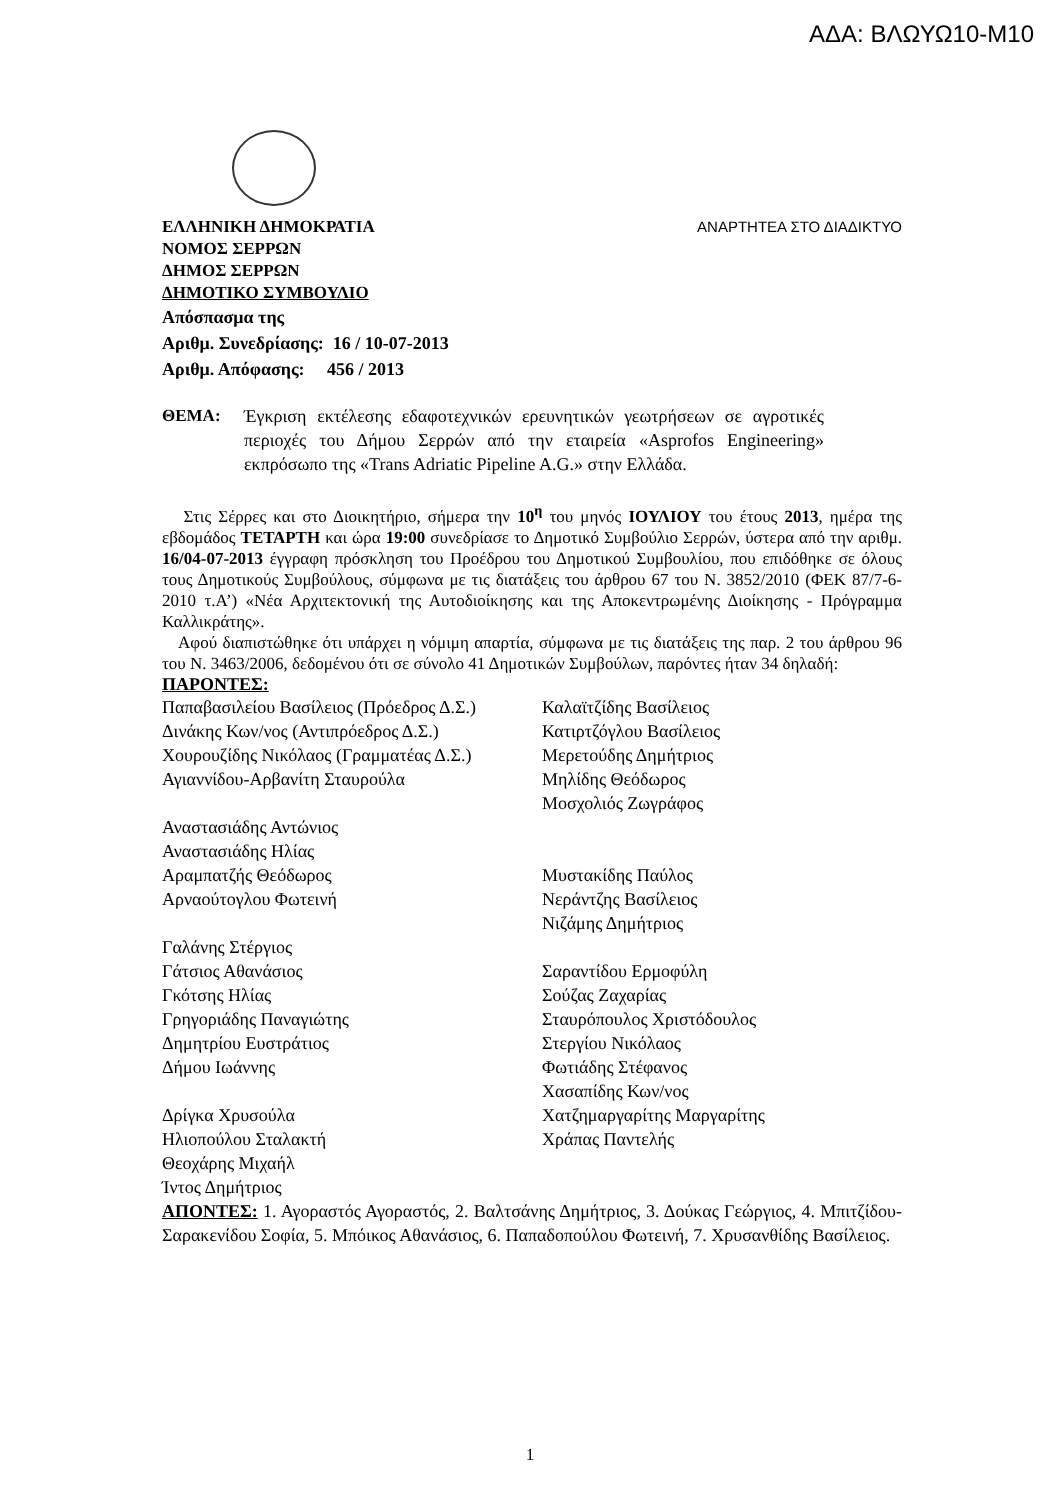ΑΔΑ: ΒΛΩΥΩ10-Μ10
ΕΛΛΗΝΙΚΗ ΔΗΜΟΚΡΑΤΙΑ ΑΝΑΡΤΗΤΕΑ ΣΤΟ ΔΙΑΔΙΚΤΥΟ
ΝΟΜΟΣ ΣΕΡΡΩΝ
ΔΗΜΟΣ ΣΕΡΡΩΝ
ΔΗΜΟΤΙΚΟ ΣΥΜΒΟΥΛΙΟ
Απόσπασμα της
Αριθμ. Συνεδρίασης: 16 / 10-07-2013
Αριθμ. Απόφασης: 456 / 2013
ΘΕΜΑ: Έγκριση εκτέλεσης εδαφοτεχνικών ερευνητικών γεωτρήσεων σε αγροτικές περιοχές του Δήμου Σερρών από την εταιρεία «Asprofos Engineering» εκπρόσωπο της «Trans Adriatic Pipeline A.G.» στην Ελλάδα.
Στις Σέρρες και στο Διοικητήριο, σήμερα την 10<sup>η</sup> του μηνός ΙΟΥΛΙΟΥ του έτους 2013, ημέρα της εβδομάδος ΤΕΤΑΡΤΗ και ώρα 19:00 συνεδρίασε το Δημοτικό Συμβούλιο Σερρών, ύστερα από την αριθμ. 16/04-07-2013 έγγραφη πρόσκληση του Προέδρου του Δημοτικού Συμβουλίου, που επιδόθηκε σε όλους τους Δημοτικούς Συμβούλους, σύμφωνα με τις διατάξεις του άρθρου 67 του Ν. 3852/2010 (ΦΕΚ 87/7-6-2010 τ.Α’) «Νέα Αρχιτεκτονική της Αυτοδιοίκησης και της Αποκεντρωμένης Διοίκησης - Πρόγραμμα Καλλικράτης».
Αφού διαπιστώθηκε ότι υπάρχει η νόμιμη απαρτία, σύμφωνα με τις διατάξεις της παρ. 2 του άρθρου 96 του Ν. 3463/2006, δεδομένου ότι σε σύνολο 41 Δημοτικών Συμβούλων, παρόντες ήταν 34 δηλαδή:
ΠΑΡΟΝΤΕΣ:
| Παπαβασιλείου Βασίλειος (Πρόεδρος Δ.Σ.) | Καλαϊτζίδης Βασίλειος |
| Δινάκης Κων/νος (Αντιπρόεδρος Δ.Σ.) | Κατιρτζόγλου Βασίλειος |
| Χουρουζίδης Νικόλαος (Γραμματέας Δ.Σ.) | Μερετούδης Δημήτριος |
| Αγιαννίδου-Αρβανίτη Σταυρούλα | Μηλίδης Θεόδωρος |
| | Μοσχολιός Ζωγράφος |
| Αναστασιάδης Αντώνιος | |
| Αναστασιάδης Ηλίας | |
| Αραμπατζής Θεόδωρος | Μυστακίδης Παύλος |
| Αρναούτογλου Φωτεινή | Νεράντζης Βασίλειος |
| | Νιζάμης Δημήτριος |
| Γαλάνης Στέργιος | |
| Γάτσιος Αθανάσιος | Σαραντίδου Ερμοφύλη |
| Γκότσης Ηλίας | Σούζας Ζαχαρίας |
| Γρηγοριάδης Παναγιώτης | Σταυρόπουλος Χριστόδουλος |
| Δημητρίου Ευστράτιος | Στεργίου Νικόλαος |
| Δήμου Ιωάννης | Φωτιάδης Στέφανος |
| | Χασαπίδης Κων/νος |
| Δρίγκα Χρυσούλα | Χατζημαργαρίτης Μαργαρίτης |
| Ηλιοπούλου Σταλακτή | Χράπας Παντελής |
| Θεοχάρης Μιχαήλ | |
| Ίντος Δημήτριος | |
ΑΠΟΝΤΕΣ: 1. Αγοραστός Αγοραστός, 2. Βαλτσάνης Δημήτριος, 3. Δούκας Γεώργιος, 4. Μπιτζίδου-Σαρακενίδου Σοφία, 5. Μπόικος Αθανάσιος, 6. Παπαδοπούλου Φωτεινή, 7. Χρυσανθίδης Βασίλειος.
1